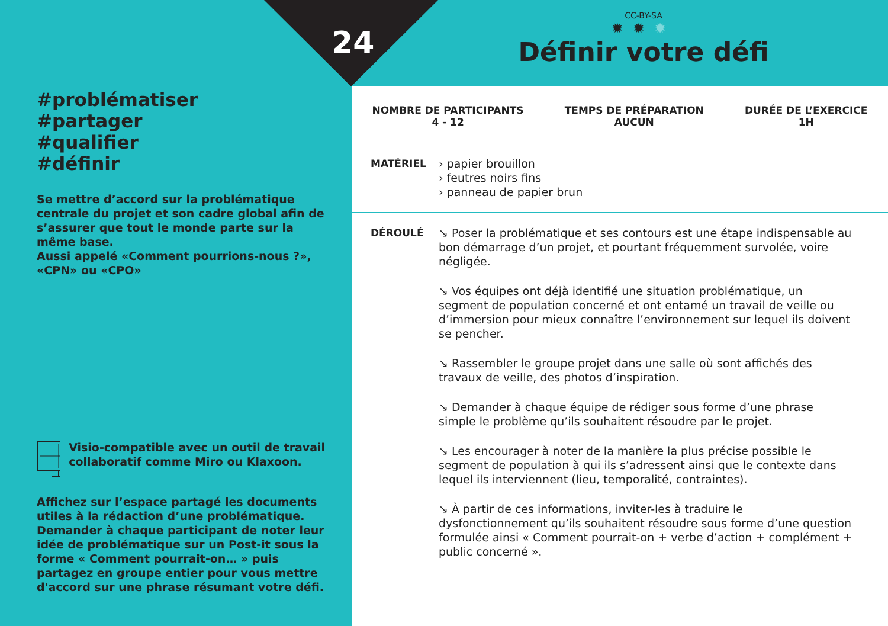24
#problématiser
#partager
#qualifier
#définir
Se mettre d’accord sur la problématique centrale du projet et son cadre global afin de s’assurer que tout le monde parte sur la même base.
Aussi appelé «Comment pourrions-nous ?», «CPN» ou «CPO»
Visio-compatible avec un outil de travail collaboratif comme Miro ou Klaxoon.
Affichez sur l’espace partagé les documents utiles à la rédaction d’une problématique. Demander à chaque participant de noter leur idée de problématique sur un Post-it sous la forme « Comment pourrait-on… » puis partagez en groupe entier pour vous mettre d'accord sur une phrase résumant votre défi.
CC-BY-SA
✹✹✹
Définir votre défi
NOMBRE DE PARTICIPANTS
4 - 12
TEMPS DE PRÉPARATION
AUCUN
DURÉE DE L’EXERCICE
1H
MATÉRIEL › papier brouillon
› feutres noirs fins
› panneau de papier brun
DÉROULÉ ↘ Poser la problématique et ses contours est une étape indispensable au bon démarrage d’un projet, et pourtant fréquemment survolée, voire négligée.
↘ Vos équipes ont déjà identifié une situation problématique, un segment de population concerné et ont entamé un travail de veille ou d’immersion pour mieux connaître l’environnement sur lequel ils doivent se pencher.
↘ Rassembler le groupe projet dans une salle où sont affichés des travaux de veille, des photos d’inspiration.
↘ Demander à chaque équipe de rédiger sous forme d’une phrase simple le problème qu’ils souhaitent résoudre par le projet.
↘ Les encourager à noter de la manière la plus précise possible le segment de population à qui ils s’adressent ainsi que le contexte dans lequel ils interviennent (lieu, temporalité, contraintes).
↘ À partir de ces informations, inviter-les à traduire le dysfonctionnement qu’ils souhaitent résoudre sous forme d’une question formulée ainsi « Comment pourrait-on + verbe d’action + complément + public concerné ».